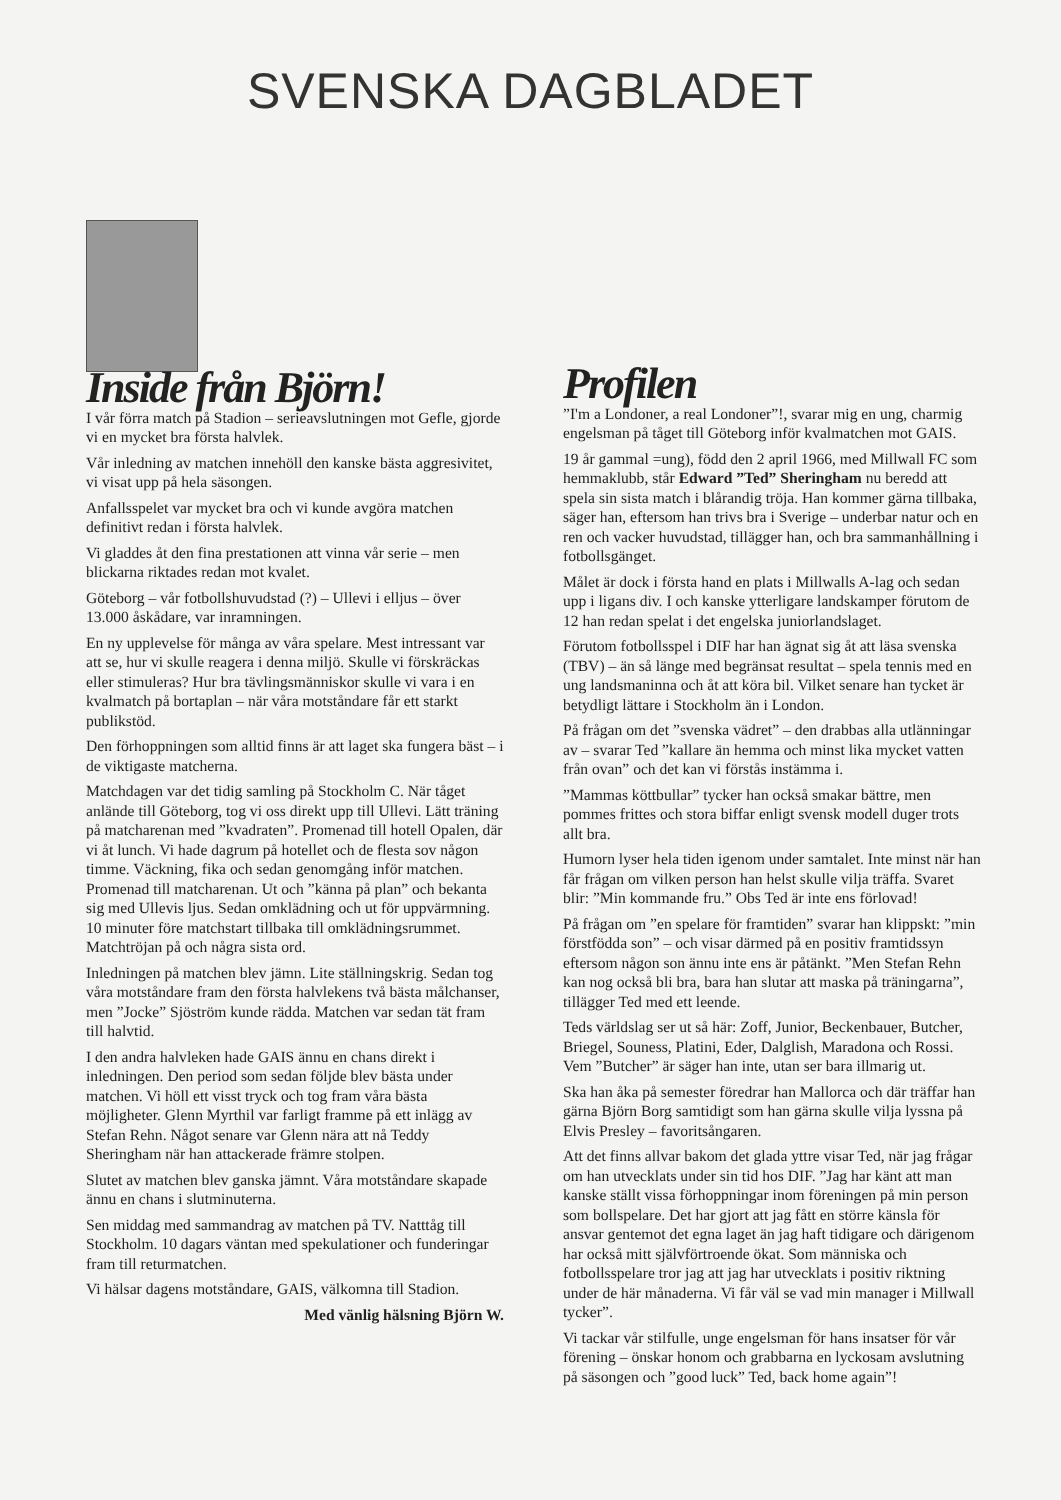SVENSKA DAGBLADET
Inside från Björn!
I vår förra match på Stadion – serieavslutningen mot Gefle, gjorde vi en mycket bra första halvlek.
Vår inledning av matchen innehöll den kanske bästa aggresivitet, vi visat upp på hela säsongen.
Anfallsspelet var mycket bra och vi kunde avgöra matchen definitivt redan i första halvlek.
Vi gladdes åt den fina prestationen att vinna vår serie – men blickarna riktades redan mot kvalet.
Göteborg – vår fotbollshuvudstad (?) – Ullevi i elljus – över 13.000 åskådare, var inramningen.
En ny upplevelse för många av våra spelare. Mest intressant var att se, hur vi skulle reagera i denna miljö. Skulle vi förskräckas eller stimuleras? Hur bra tävlingsmänniskor skulle vi vara i en kvalmatch på bortaplan – när våra motståndare får ett starkt publikstöd.
Den förhoppningen som alltid finns är att laget ska fungera bäst – i de viktigaste matcherna.
Matchdagen var det tidig samling på Stockholm C. När tåget anlände till Göteborg, tog vi oss direkt upp till Ullevi. Lätt träning på matcharenan med ”kvadraten”. Promenad till hotell Opalen, där vi åt lunch. Vi hade dagrum på hotellet och de flesta sov någon timme. Väckning, fika och sedan genomgång inför matchen. Promenad till matcharenan. Ut och ”känna på plan” och bekanta sig med Ullevis ljus. Sedan omklädning och ut för uppvärmning. 10 minuter före matchstart tillbaka till omklädningsrummet. Matchtröjan på och några sista ord.
Inledningen på matchen blev jämn. Lite ställningskrig. Sedan tog våra motståndare fram den första halvlekens två bästa målchanser, men ”Jocke” Sjöström kunde rädda. Matchen var sedan tät fram till halvtid.
I den andra halvleken hade GAIS ännu en chans direkt i inledningen. Den period som sedan följde blev bästa under matchen. Vi höll ett visst tryck och tog fram våra bästa möjligheter. Glenn Myrthil var farligt framme på ett inlägg av Stefan Rehn. Något senare var Glenn nära att nå Teddy Sheringham när han attackerade främre stolpen.
Slutet av matchen blev ganska jämnt. Våra motståndare skapade ännu en chans i slutminuterna.
Sen middag med sammandrag av matchen på TV. Natttåg till Stockholm. 10 dagars väntan med spekulationer och funderingar fram till returmatchen.
Vi hälsar dagens motståndare, GAIS, välkomna till Stadion.
Med vänlig hälsning Björn W.
Profilen
”I'm a Londoner, a real Londoner”!, svarar mig en ung, charmig engelsman på tåget till Göteborg inför kvalmatchen mot GAIS.
19 år gammal =ung), född den 2 april 1966, med Millwall FC som hemmaklubb, står Edward ”Ted” Sheringham nu beredd att spela sin sista match i blårandig tröja. Han kommer gärna tillbaka, säger han, eftersom han trivs bra i Sverige – underbar natur och en ren och vacker huvudstad, tillägger han, och bra sammanhållning i fotbollsgänget.
Målet är dock i första hand en plats i Millwalls A-lag och sedan upp i ligans div. I och kanske ytterligare landskamper förutom de 12 han redan spelat i det engelska juniorlandslaget.
Förutom fotbollsspel i DIF har han ägnat sig åt att läsa svenska (TBV) – än så länge med begränsat resultat – spela tennis med en ung landsmaninna och åt att köra bil. Vilket senare han tycket är betydligt lättare i Stockholm än i London.
På frågan om det ”svenska vädret” – den drabbas alla utlänningar av – svarar Ted ”kallare än hemma och minst lika mycket vatten från ovan” och det kan vi förstås instämma i.
”Mammas köttbullar” tycker han också smakar bättre, men pommes frittes och stora biffar enligt svensk modell duger trots allt bra.
Humorn lyser hela tiden igenom under samtalet. Inte minst när han får frågan om vilken person han helst skulle vilja träffa. Svaret blir: ”Min kommande fru.” Obs Ted är inte ens förlovad!
På frågan om ”en spelare för framtiden” svarar han klippskt: ”min förstfödda son” – och visar därmed på en positiv framtidssyn eftersom någon son ännu inte ens är påtänkt. ”Men Stefan Rehn kan nog också bli bra, bara han slutar att maska på träningarna”, tillägger Ted med ett leende.
Teds världslag ser ut så här: Zoff, Junior, Beckenbauer, Butcher, Briegel, Souness, Platini, Eder, Dalglish, Maradona och Rossi. Vem ”Butcher” är säger han inte, utan ser bara illmarig ut.
Ska han åka på semester föredrar han Mallorca och där träffar han gärna Björn Borg samtidigt som han gärna skulle vilja lyssna på Elvis Presley – favoritsångaren.
Att det finns allvar bakom det glada yttre visar Ted, när jag frågar om han utvecklats under sin tid hos DIF. ”Jag har känt att man kanske ställt vissa förhoppningar inom föreningen på min person som bollspelare. Det har gjort att jag fått en större känsla för ansvar gentemot det egna laget än jag haft tidigare och därigenom har också mitt självförtroende ökat. Som människa och fotbollsspelare tror jag att jag har utvecklats i positiv riktning under de här månaderna. Vi får väl se vad min manager i Millwall tycker”.
Vi tackar vår stilfulle, unge engelsman för hans insatser för vår förening – önskar honom och grabbarna en lyckosam avslutning på säsongen och ”good luck” Ted, back home again”!